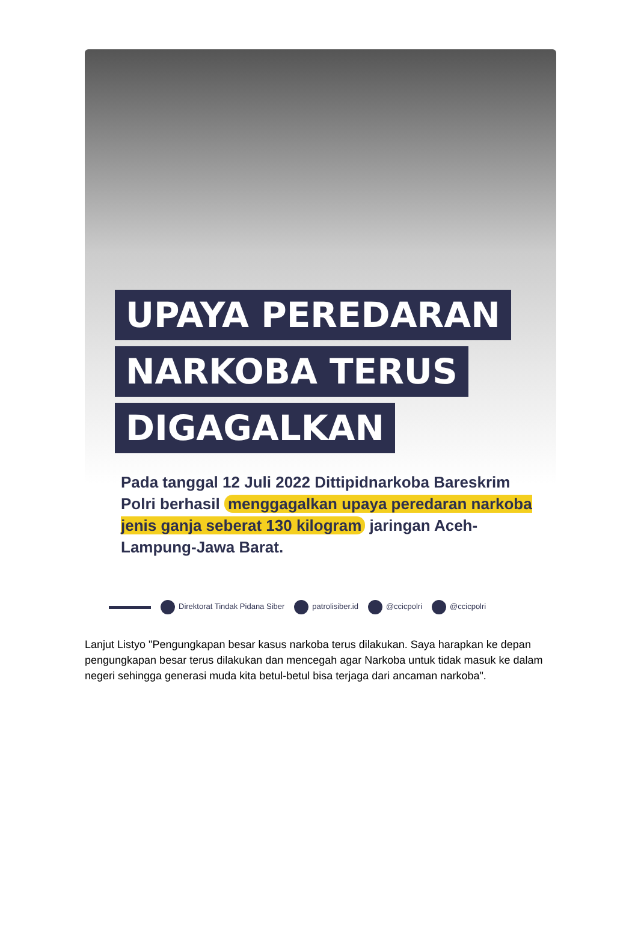UPAYA PEREDARAN
NARKOBA TERUS
DIGAGALKAN
Pada tanggal 12 Juli 2022 Dittipidnarkoba Bareskrim Polri berhasil menggagalkan upaya peredaran narkoba jenis ganja seberat 130 kilogram jaringan Aceh-Lampung-Jawa Barat.
Direktorat Tindak Pidana Siber patrolisiber.id @ccicpolri @ccicpolri
Lanjut Listyo "Pengungkapan besar kasus narkoba terus dilakukan. Saya harapkan ke depan pengungkapan besar terus dilakukan dan mencegah agar Narkoba untuk tidak masuk ke dalam negeri sehingga generasi muda kita betul-betul bisa terjaga dari ancaman narkoba".